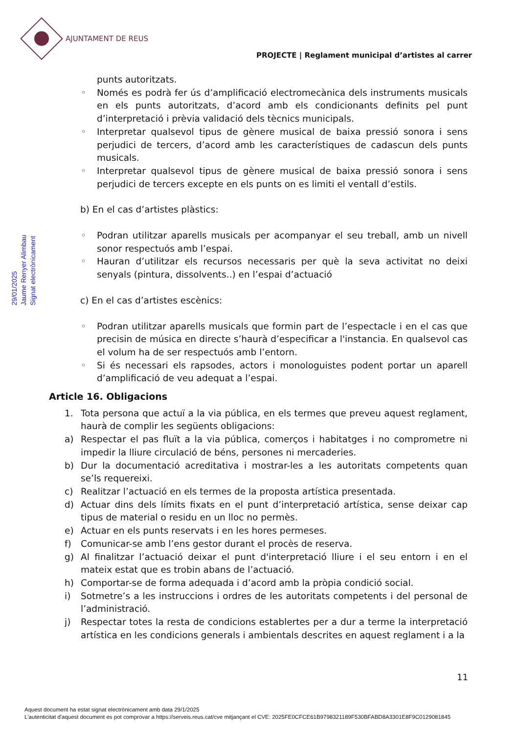AJUNTAMENT DE REUS
PROJECTE | Reglament municipal d’artistes al carrer
Signat electrònicament
Jaume Renyer Alimbau
29/01/2025
punts autoritzats.
◦ Només es podrà fer ús d’amplificació electromecànica dels instruments musicals en els punts autoritzats, d’acord amb els condicionants definits pel punt d’interpretació i prèvia validació dels tècnics municipals.
◦ Interpretar qualsevol tipus de gènere musical de baixa pressió sonora i sens perjudici de tercers, d’acord amb les característiques de cadascun dels punts musicals.
◦ Interpretar qualsevol tipus de gènere musical de baixa pressió sonora i sens perjudici de tercers excepte en els punts on es limiti el ventall d’estils.
b) En el cas d’artistes plàstics:
◦ Podran utilitzar aparells musicals per acompanyar el seu treball, amb un nivell sonor respectuós amb l’espai.
◦ Hauran d’utilitzar els recursos necessaris per què la seva activitat no deixi senyals (pintura, dissolvents..) en l’espai d’actuació
c) En el cas d’artistes escènics:
◦ Podran utilitzar aparells musicals que formin part de l’espectacle i en el cas que precisin de música en directe s’haurà d’especificar a l'instancia. En qualsevol cas el volum ha de ser respectuós amb l’entorn.
◦ Si és necessari els rapsodes, actors i monologuistes podent portar un aparell d’amplificació de veu adequat a l’espai.
Article 16. Obligacions
1. Tota persona que actuï a la via pública, en els termes que preveu aquest reglament, haurà de complir les següents obligacions:
a) Respectar el pas fluït a la via pública, comerços i habitatges i no comprometre ni impedir la lliure circulació de béns, persones ni mercaderies.
b) Dur la documentació acreditativa i mostrar-les a les autoritats competents quan se’ls requereixi.
c) Realitzar l’actuació en els termes de la proposta artística presentada.
d) Actuar dins dels límits fixats en el punt d’interpretació artística, sense deixar cap tipus de material o residu en un lloc no permès.
e) Actuar en els punts reservats i en les hores permeses.
f) Comunicar-se amb l’ens gestor durant el procès de reserva.
g) Al finalitzar l’actuació deixar el punt d'interpretació lliure i el seu entorn i en el mateix estat que es trobin abans de l’actuació.
h) Comportar-se de forma adequada i d’acord amb la pròpia condició social.
i) Sotmetre’s a les instruccions i ordres de les autoritats competents i del personal de l’administració.
j) Respectar totes la resta de condicions establertes per a dur a terme la interpretació artística en les condicions generals i ambientals descrites en aquest reglament i a la
11
Aquest document ha estat signat electrònicament amb data 29/1/2025
L'autenticitat d'aquest document es pot comprovar a https://serveis.reus.cat/cve mitjançant el CVE: 2025FE0CFCE61B9798321189F530BFABD8A3301E8F9C0129081845